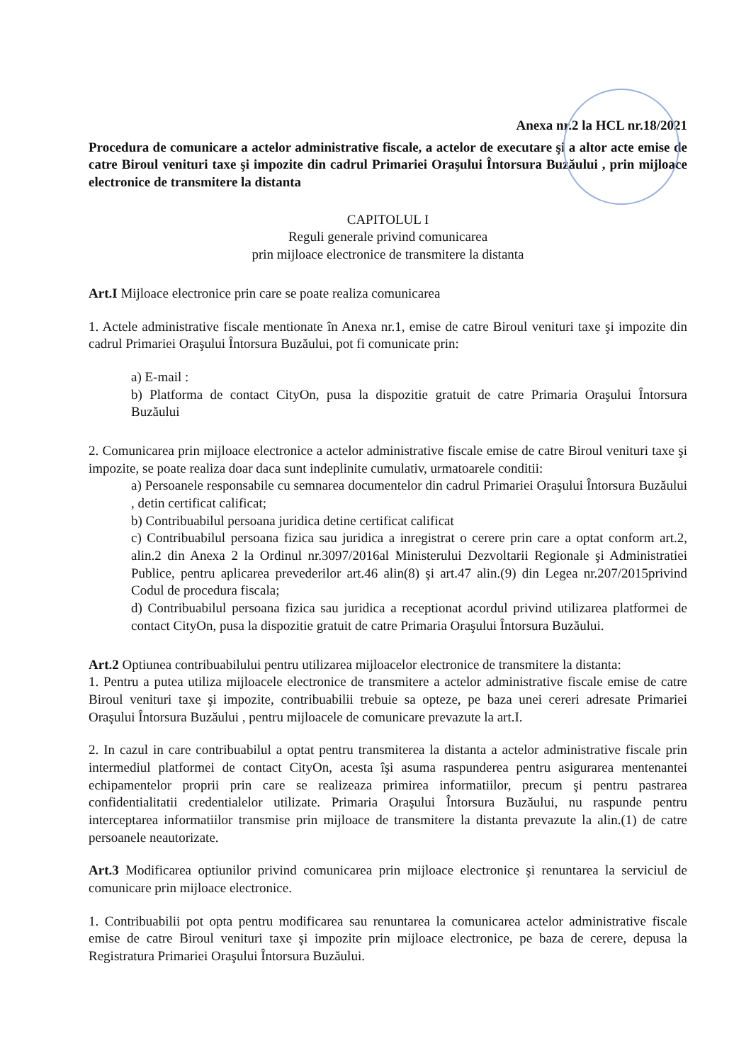Anexa nr.2 la HCL nr.18/2021
Procedura de comunicare a actelor administrative fiscale, a actelor de executare şi a altor acte emise de catre Biroul venituri taxe şi impozite din cadrul Primariei Oraşului Întorsura Buzăului , prin mijloace electronice de transmitere la distanta
CAPITOLUL I
Reguli generale privind comunicarea
prin mijloace electronice de transmitere la distanta
Art.I Mijloace electronice prin care se poate realiza comunicarea
1. Actele administrative fiscale mentionate în Anexa nr.1, emise de catre Biroul venituri taxe şi impozite din cadrul Primariei Oraşului Întorsura Buzăului, pot fi comunicate prin:
a) E-mail :
b) Platforma de contact CityOn, pusa la dispozitie gratuit de catre Primaria Oraşului Întorsura Buzăului
2. Comunicarea prin mijloace electronice a actelor administrative fiscale emise de catre Biroul venituri taxe şi impozite, se poate realiza doar daca sunt indeplinite cumulativ, urmatoarele conditii:
a) Persoanele responsabile cu semnarea documentelor din cadrul Primariei Oraşului Întorsura Buzăului , detin certificat calificat;
b) Contribuabilul persoana juridica detine certificat calificat
c) Contribuabilul persoana fizica sau juridica a inregistrat o cerere prin care a optat conform art.2, alin.2 din Anexa 2 la Ordinul nr.3097/2016al Ministerului Dezvoltarii Regionale şi Administratiei Publice, pentru aplicarea prevederilor art.46 alin(8) şi art.47 alin.(9) din Legea nr.207/2015privind Codul de procedura fiscala;
d) Contribuabilul persoana fizica sau juridica a receptionat acordul privind utilizarea platformei de contact CityOn, pusa la dispozitie gratuit de catre Primaria Oraşului Întorsura Buzăului.
Art.2 Optiunea contribuabilului pentru utilizarea mijloacelor electronice de transmitere la distanta:
1. Pentru a putea utiliza mijloacele electronice de transmitere a actelor administrative fiscale emise de catre Biroul venituri taxe şi impozite, contribuabilii trebuie sa opteze, pe baza unei cereri adresate Primariei Oraşului Întorsura Buzăului , pentru mijloacele de comunicare prevazute la art.I.
2. In cazul in care contribuabilul a optat pentru transmiterea la distanta a actelor administrative fiscale prin intermediul platformei de contact CityOn, acesta îşi asuma raspunderea pentru asigurarea mentenantei echipamentelor proprii prin care se realizeaza primirea informatiilor, precum şi pentru pastrarea confidentialitatii credentialelor utilizate. Primaria Oraşului Întorsura Buzăului, nu raspunde pentru interceptarea informatiilor transmise prin mijloace de transmitere la distanta prevazute la alin.(1) de catre persoanele neautorizate.
Art.3 Modificarea optiunilor privind comunicarea prin mijloace electronice şi renuntarea la serviciul de comunicare prin mijloace electronice.
1. Contribuabilii pot opta pentru modificarea sau renuntarea la comunicarea actelor administrative fiscale emise de catre Biroul venituri taxe şi impozite prin mijloace electronice, pe baza de cerere, depusa la Registratura Primariei Oraşului Întorsura Buzăului.